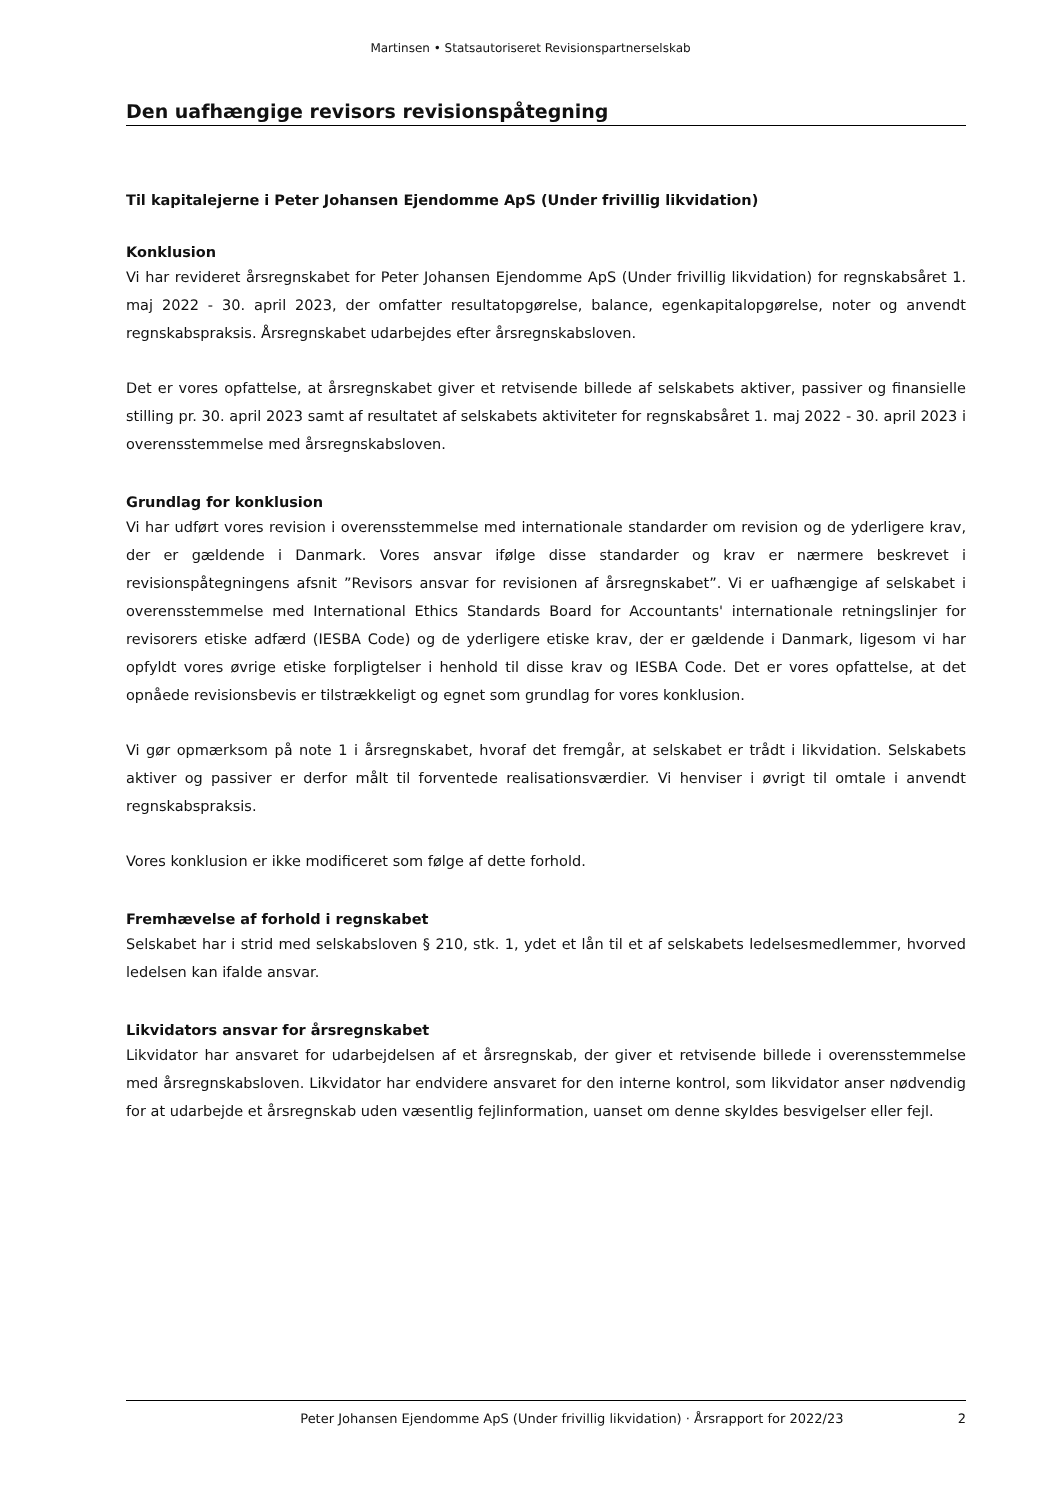Martinsen • Statsautoriseret Revisionspartnerselskab
Den uafhængige revisors revisionspåtegning
Til kapitalejerne i Peter Johansen Ejendomme ApS (Under frivillig likvidation)
Konklusion
Vi har revideret årsregnskabet for Peter Johansen Ejendomme ApS (Under frivillig likvidation) for regnskabsåret 1. maj 2022 - 30. april 2023, der omfatter resultatopgørelse, balance, egenkapitalopgørelse, noter og anvendt regnskabspraksis. Årsregnskabet udarbejdes efter årsregnskabsloven.
Det er vores opfattelse, at årsregnskabet giver et retvisende billede af selskabets aktiver, passiver og finansielle stilling pr. 30. april 2023 samt af resultatet af selskabets aktiviteter for regnskabsåret 1. maj 2022 - 30. april 2023 i overensstemmelse med årsregnskabsloven.
Grundlag for konklusion
Vi har udført vores revision i overensstemmelse med internationale standarder om revision og de yderligere krav, der er gældende i Danmark. Vores ansvar ifølge disse standarder og krav er nærmere beskrevet i revisionspåtegningens afsnit ”Revisors ansvar for revisionen af årsregnskabet”. Vi er uafhængige af selskabet i overensstemmelse med International Ethics Standards Board for Accountants' internationale retningslinjer for revisorers etiske adfærd (IESBA Code) og de yderligere etiske krav, der er gældende i Danmark, ligesom vi har opfyldt vores øvrige etiske forpligtelser i henhold til disse krav og IESBA Code. Det er vores opfattelse, at det opnåede revisionsbevis er tilstrækkeligt og egnet som grundlag for vores konklusion.
Vi gør opmærksom på note 1 i årsregnskabet, hvoraf det fremgår, at selskabet er trådt i likvidation. Selskabets aktiver og passiver er derfor målt til forventede realisationsværdier. Vi henviser i øvrigt til omtale i anvendt regnskabspraksis.
Vores konklusion er ikke modificeret som følge af dette forhold.
Fremhævelse af forhold i regnskabet
Selskabet har i strid med selskabsloven § 210, stk. 1, ydet et lån til et af selskabets ledelsesmedlemmer, hvorved ledelsen kan ifalde ansvar.
Likvidators ansvar for årsregnskabet
Likvidator har ansvaret for udarbejdelsen af et årsregnskab, der giver et retvisende billede i overensstemmelse med årsregnskabsloven. Likvidator har endvidere ansvaret for den interne kontrol, som likvidator anser nødvendig for at udarbejde et årsregnskab uden væsentlig fejlinformation, uanset om denne skyldes besvigelser eller fejl.
Peter Johansen Ejendomme ApS (Under frivillig likvidation) · Årsrapport for 2022/23 2